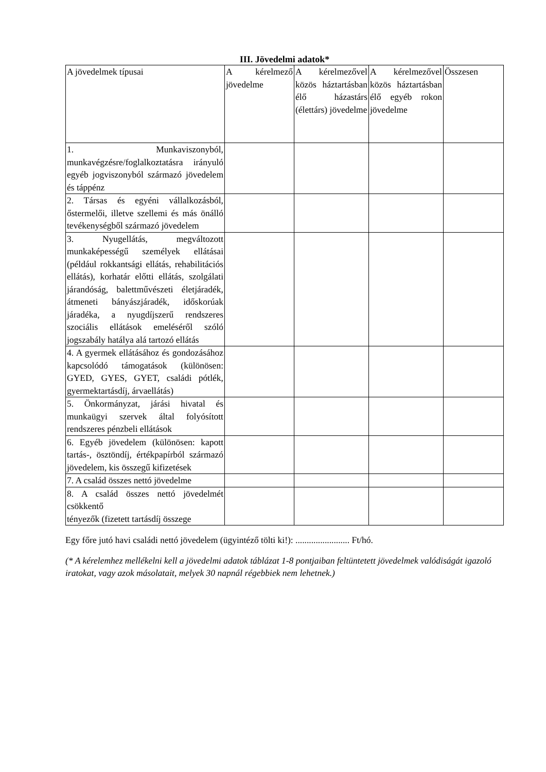III. Jövedelmi adatok*
| A jövedelmek típusai | A kérelmező jövedelme | A kérelmezővel közös háztartásban élő házastárs (élettárs) jövedelme | A kérelmezővel közös háztartásban élő egyéb rokon jövedelme | Összesen |
| 1. Munkaviszonyból, munkavégzésre/foglalkoztatásra irányuló egyéb jogviszonyból származó jövedelem és táppénz | | | | |
| 2. Társas és egyéni vállalkozásból, őstermelői, illetve szellemi és más önálló tevékenységből származó jövedelem | | | | |
| 3. Nyugellátás, megváltozott munkaképességű személyek ellátásai (például rokkantsági ellátás, rehabilitációs ellátás), korhatár előtti ellátás, szolgálati járandóság, balettművészeti életjáradék, átmeneti bányászjáradék, időskorúak járadéka, a nyugdíjszerű rendszeres szociális ellátások emeléséről szóló jogszabály hatálya alá tartozó ellátás | | | | |
| 4. A gyermek ellátásához és gondozásához kapcsolódó támogatások (különösen: GYED, GYES, GYET, családi pótlék, gyermektartásdíj, árvaellátás) | | | | |
| 5. Önkormányzat, járási hivatal és munkaügyi szervek által folyósított rendszeres pénzbeli ellátások | | | | |
| 6. Egyéb jövedelem (különösen: kapott tartás-, ösztöndíj, értékpapírból származó jövedelem, kis összegű kifizetések | | | | |
| 7. A család összes nettó jövedelme | | | | |
| 8. A család összes nettó jövedelmét csökkentő tényezők (fizetett tartásdíj összege | | | | |
Egy főre jutó havi családi nettó jövedelem (ügyintéző tölti ki!): ........................ Ft/hó.
(* A kérelemhez mellékelni kell a jövedelmi adatok táblázat 1-8 pontjaiban feltüntetett jövedelmek valódiságát igazoló iratokat, vagy azok másolatait, melyek 30 napnál régebbiek nem lehetnek.)